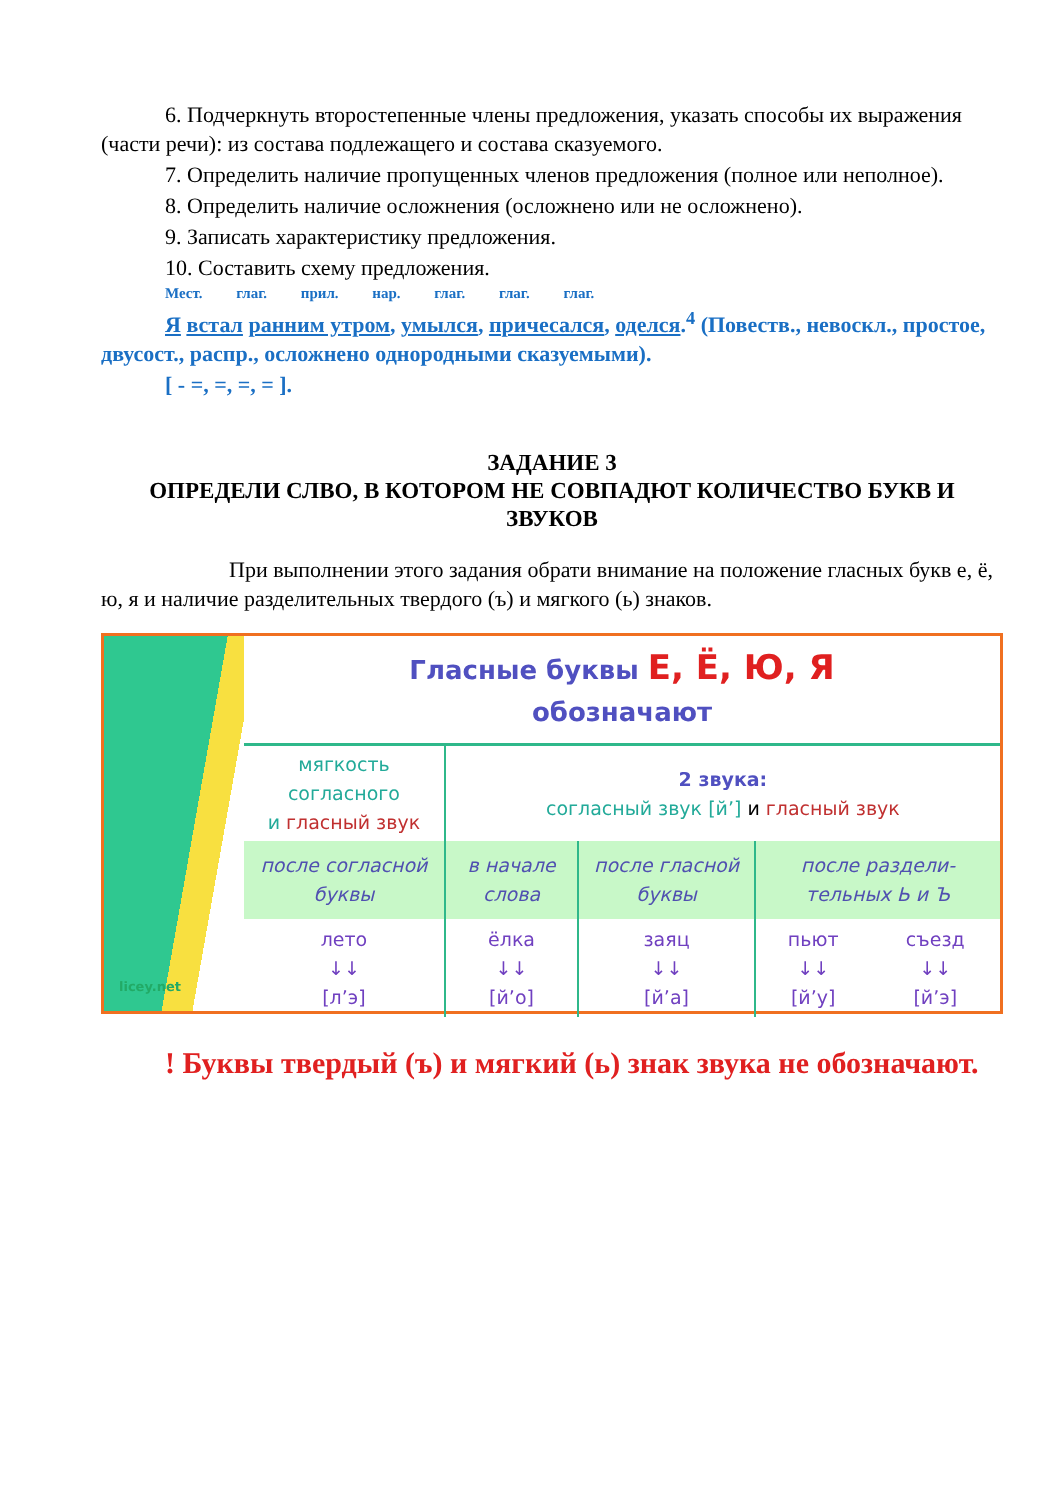6. Подчеркнуть второстепенные члены предложения, указать способы их выражения (части речи): из состава подлежащего и состава сказуемого.
7. Определить наличие пропущенных членов предложения (полное или неполное).
8. Определить наличие осложнения (осложнено или не осложнено).
9. Записать характеристику предложения.
10. Составить схему предложения.
Мест. глаг. прил. нар. глаг. глаг. глаг.
Я встал ранним утром, умылся, причесался, оделся.<sup>4</sup> (Повеств., невоскл., простое, двусост., распр., осложнено однородными сказуемыми).
[ - =, =, =, = ].
ЗАДАНИЕ 3
ОПРЕДЕЛИ СЛВО, В КОТОРОМ НЕ СОВПАДЮТ КОЛИЧЕСТВО БУКВ И ЗВУКОВ
При выполнении этого задания обрати внимание на положение гласных букв е, ё, ю, я и наличие разделительных твердого (ъ) и мягкого (ь) знаков.
licey.net
Гласные буквы Е, Ё, Ю, Я
обозначают
| мягкость согласного и гласный звук | 2 звука: согласный звук [й’] и гласный звук | | | |
| после согласной буквы | в начале слова | после гласной буквы | после раздели-тельных Ь и Ъ | |
| лето ↓↓ [л’э] | ёлка ↓↓ [й’о] | заяц ↓↓ [й’а] | пьют ↓↓ [й’у] | съезд ↓↓ [й’э] |
! Буквы твердый (ъ) и мягкий (ь) знак звука не обозначают.